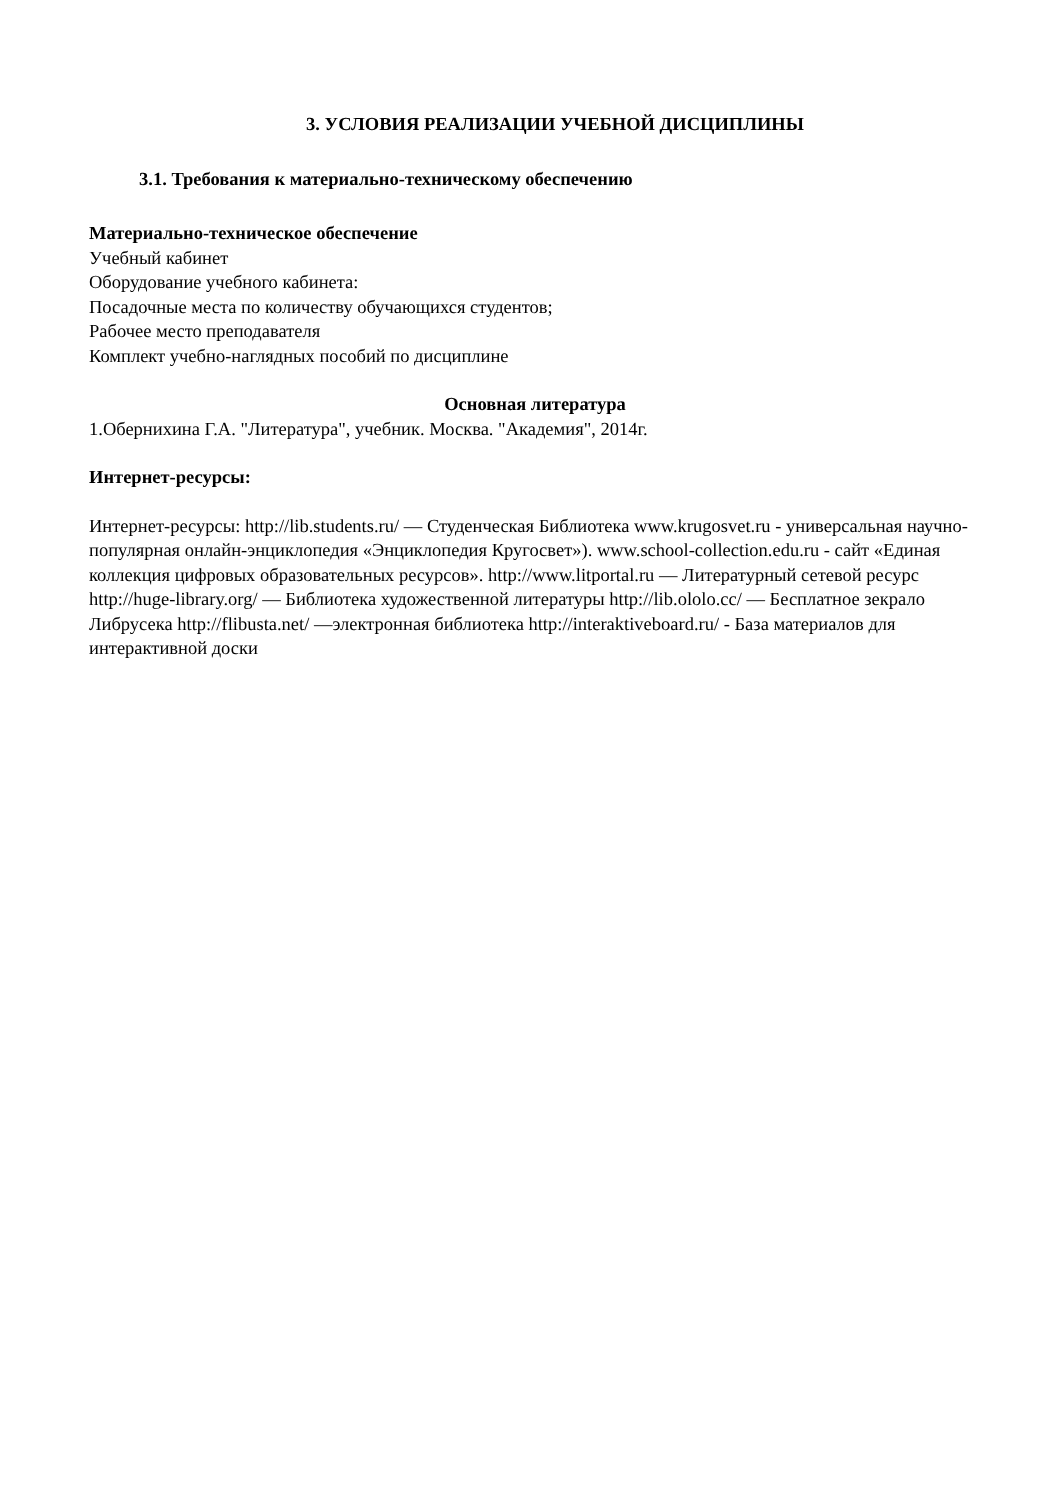3. УСЛОВИЯ РЕАЛИЗАЦИИ УЧЕБНОЙ ДИСЦИПЛИНЫ
3.1. Требования к материально-техническому обеспечению
Материально-техническое обеспечение
Учебный кабинет
Оборудование учебного кабинета:
Посадочные места по количеству обучающихся студентов;
Рабочее место преподавателя
Комплект учебно-наглядных пособий по дисциплине
Основная литература
1.Обернихина Г.А. "Литература", учебник. Москва. "Академия", 2014г.
Интернет-ресурсы:
Интернет-ресурсы: http://lib.students.ru/ — Студенческая Библиотека www.krugosvet.ru - универсальная научно-популярная онлайн-энциклопедия «Энциклопедия Кругосвет»). www.school-collection.edu.ru - сайт «Единая коллекция цифровых образовательных ресурсов». http://www.litportal.ru — Литературный сетевой ресурс http://huge-library.org/ — Библиотека художественной литературы http://lib.ololo.cc/ — Бесплатное зекрало Либрусека http://flibusta.net/ —электронная библиотека http://interaktiveboard.ru/ - База материалов для интерактивной доски